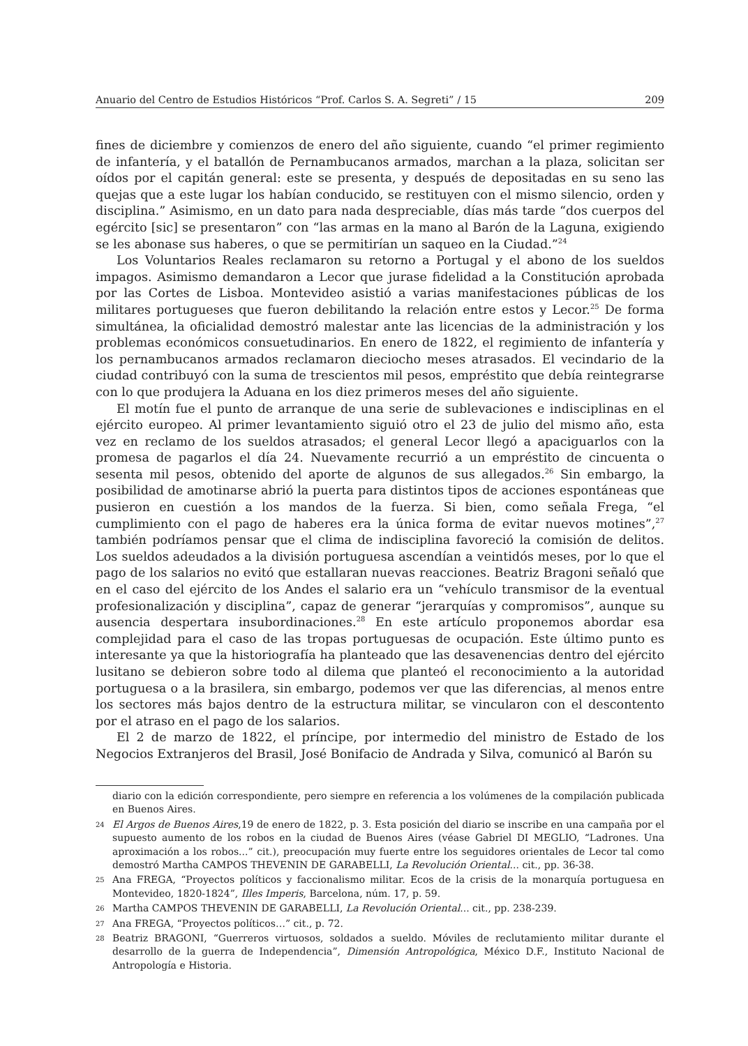Anuario del Centro de Estudios Históricos “Prof. Carlos S. A. Segreti” / 15 209
fines de diciembre y comienzos de enero del año siguiente, cuando “el primer regimiento de infantería, y el batallón de Pernambucanos armados, marchan a la plaza, solicitan ser oídos por el capitán general: este se presenta, y después de depositadas en su seno las quejas que a este lugar los habían conducido, se restituyen con el mismo silencio, orden y disciplina.” Asimismo, en un dato para nada despreciable, días más tarde “dos cuerpos del egército [sic] se presentaron” con “las armas en la mano al Barón de la Laguna, exigiendo se les abonase sus haberes, o que se permitirían un saqueo en la Ciudad.”<sup>24</sup>
Los Voluntarios Reales reclamaron su retorno a Portugal y el abono de los sueldos impagos. Asimismo demandaron a Lecor que jurase fidelidad a la Constitución aprobada por las Cortes de Lisboa. Montevideo asistió a varias manifestaciones públicas de los militares portugueses que fueron debilitando la relación entre estos y Lecor.<sup>25</sup> De forma simultánea, la oficialidad demostró malestar ante las licencias de la administración y los problemas económicos consuetudinarios. En enero de 1822, el regimiento de infantería y los pernambucanos armados reclamaron dieciocho meses atrasados. El vecindario de la ciudad contribuyó con la suma de trescientos mil pesos, empréstito que debía reintegrarse con lo que produjera la Aduana en los diez primeros meses del año siguiente.
El motín fue el punto de arranque de una serie de sublevaciones e indisciplinas en el ejército europeo. Al primer levantamiento siguió otro el 23 de julio del mismo año, esta vez en reclamo de los sueldos atrasados; el general Lecor llegó a apaciguarlos con la promesa de pagarlos el día 24. Nuevamente recurrió a un empréstito de cincuenta o sesenta mil pesos, obtenido del aporte de algunos de sus allegados.<sup>26</sup> Sin embargo, la posibilidad de amotinarse abrió la puerta para distintos tipos de acciones espontáneas que pusieron en cuestión a los mandos de la fuerza. Si bien, como señala Frega, “el cumplimiento con el pago de haberes era la única forma de evitar nuevos motines”,<sup>27</sup> también podríamos pensar que el clima de indisciplina favoreció la comisión de delitos. Los sueldos adeudados a la división portuguesa ascendían a veintidós meses, por lo que el pago de los salarios no evitó que estallaran nuevas reacciones. Beatriz Bragoni señaló que en el caso del ejército de los Andes el salario era un “vehículo transmisor de la eventual profesionalización y disciplina”, capaz de generar “jerarquías y compromisos”, aunque su ausencia despertara insubordinaciones.<sup>28</sup> En este artículo proponemos abordar esa complejidad para el caso de las tropas portuguesas de ocupación. Este último punto es interesante ya que la historiografía ha planteado que las desavenencias dentro del ejército lusitano se debieron sobre todo al dilema que planteó el reconocimiento a la autoridad portuguesa o a la brasilera, sin embargo, podemos ver que las diferencias, al menos entre los sectores más bajos dentro de la estructura militar, se vincularon con el descontento por el atraso en el pago de los salarios.
El 2 de marzo de 1822, el príncipe, por intermedio del ministro de Estado de los Negocios Extranjeros del Brasil, José Bonifacio de Andrada y Silva, comunicó al Barón su
diario con la edición correspondiente, pero siempre en referencia a los volúmenes de la compilación publicada en Buenos Aires.
24 El Argos de Buenos Aires,19 de enero de 1822, p. 3. Esta posición del diario se inscribe en una campaña por el supuesto aumento de los robos en la ciudad de Buenos Aires (véase Gabriel DI MEGLIO, “Ladrones. Una aproximación a los robos...” cit.), preocupación muy fuerte entre los seguidores orientales de Lecor tal como demostró Martha CAMPOS THEVENIN DE GARABELLI, La Revolución Oriental... cit., pp. 36-38.
25 Ana FREGA, “Proyectos políticos y faccionalismo militar. Ecos de la crisis de la monarquía portuguesa en Montevideo, 1820-1824”, Illes Imperis, Barcelona, núm. 17, p. 59.
26 Martha CAMPOS THEVENIN DE GARABELLI, La Revolución Oriental... cit., pp. 238-239.
27 Ana FREGA, “Proyectos políticos…” cit., p. 72.
28 Beatriz BRAGONI, “Guerreros virtuosos, soldados a sueldo. Móviles de reclutamiento militar durante el desarrollo de la guerra de Independencia”, Dimensión Antropológica, México D.F., Instituto Nacional de Antropología e Historia.